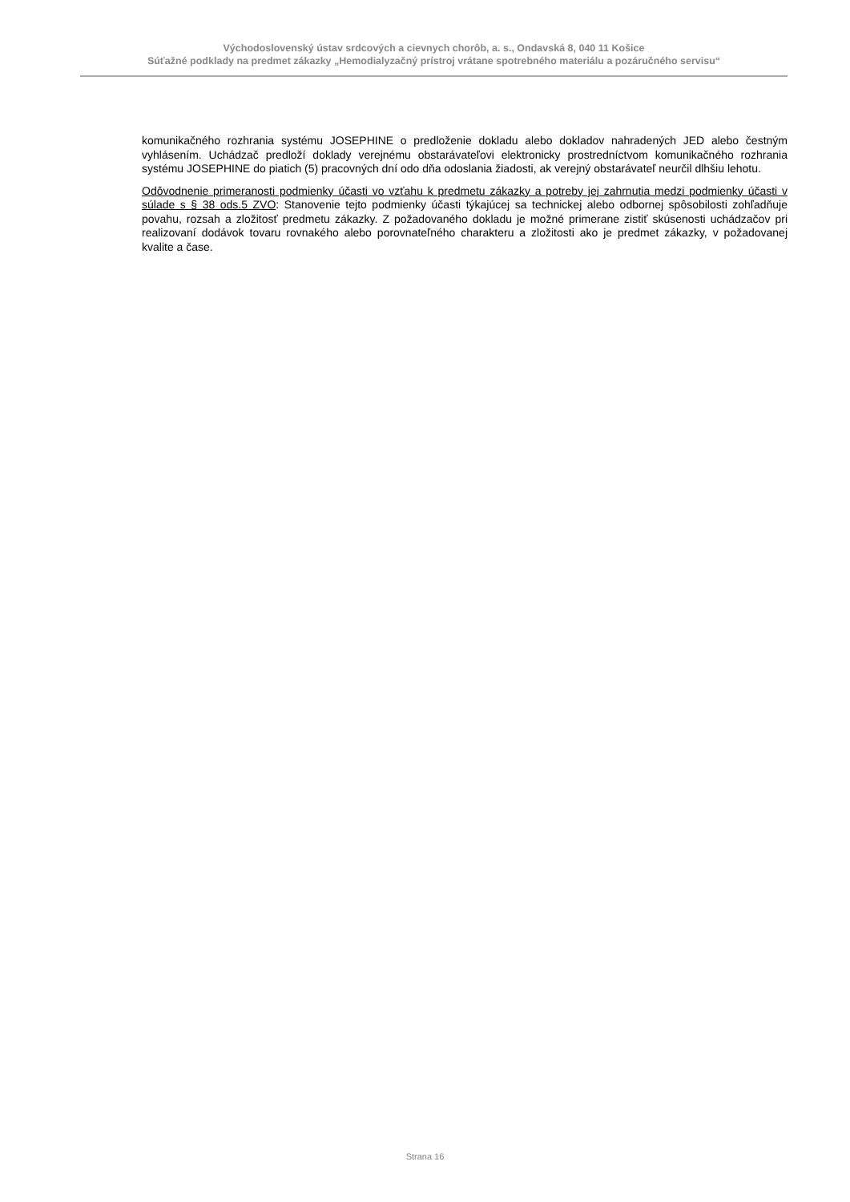Východoslovenský ústav srdcových a cievnych chorôb, a. s., Ondavská 8, 040 11 Košice
Súťažné podklady na predmet zákazky „Hemodialyzačný prístroj vrátane spotrebného materiálu a pozáručného servisu“
komunikačného rozhrania systému JOSEPHINE o predloženie dokladu alebo dokladov nahradených JED alebo čestným vyhlásením. Uchádzač predloží doklady verejnému obstarávateľovi elektronicky prostredníctvom komunikačného rozhrania systému JOSEPHINE do piatich (5) pracovných dní odo dňa odoslania žiadosti, ak verejný obstarávateľ neurčil dlhšiu lehotu.
Odôvodnenie primeranosti podmienky účasti vo vzťahu k predmetu zákazky a potreby jej zahrnutia medzi podmienky účasti v súlade s § 38 ods.5 ZVO: Stanovenie tejto podmienky účasti týkajúcej sa technickej alebo odbornej spôsobilosti zohľadňuje povahu, rozsah a zložitosť predmetu zákazky. Z požadovaného dokladu je možné primerane zistiť skúsenosti uchádzačov pri realizovaní dodávok tovaru rovnakého alebo porovnateľného charakteru a zložitosti ako je predmet zákazky, v požadovanej kvalite a čase.
Strana 16